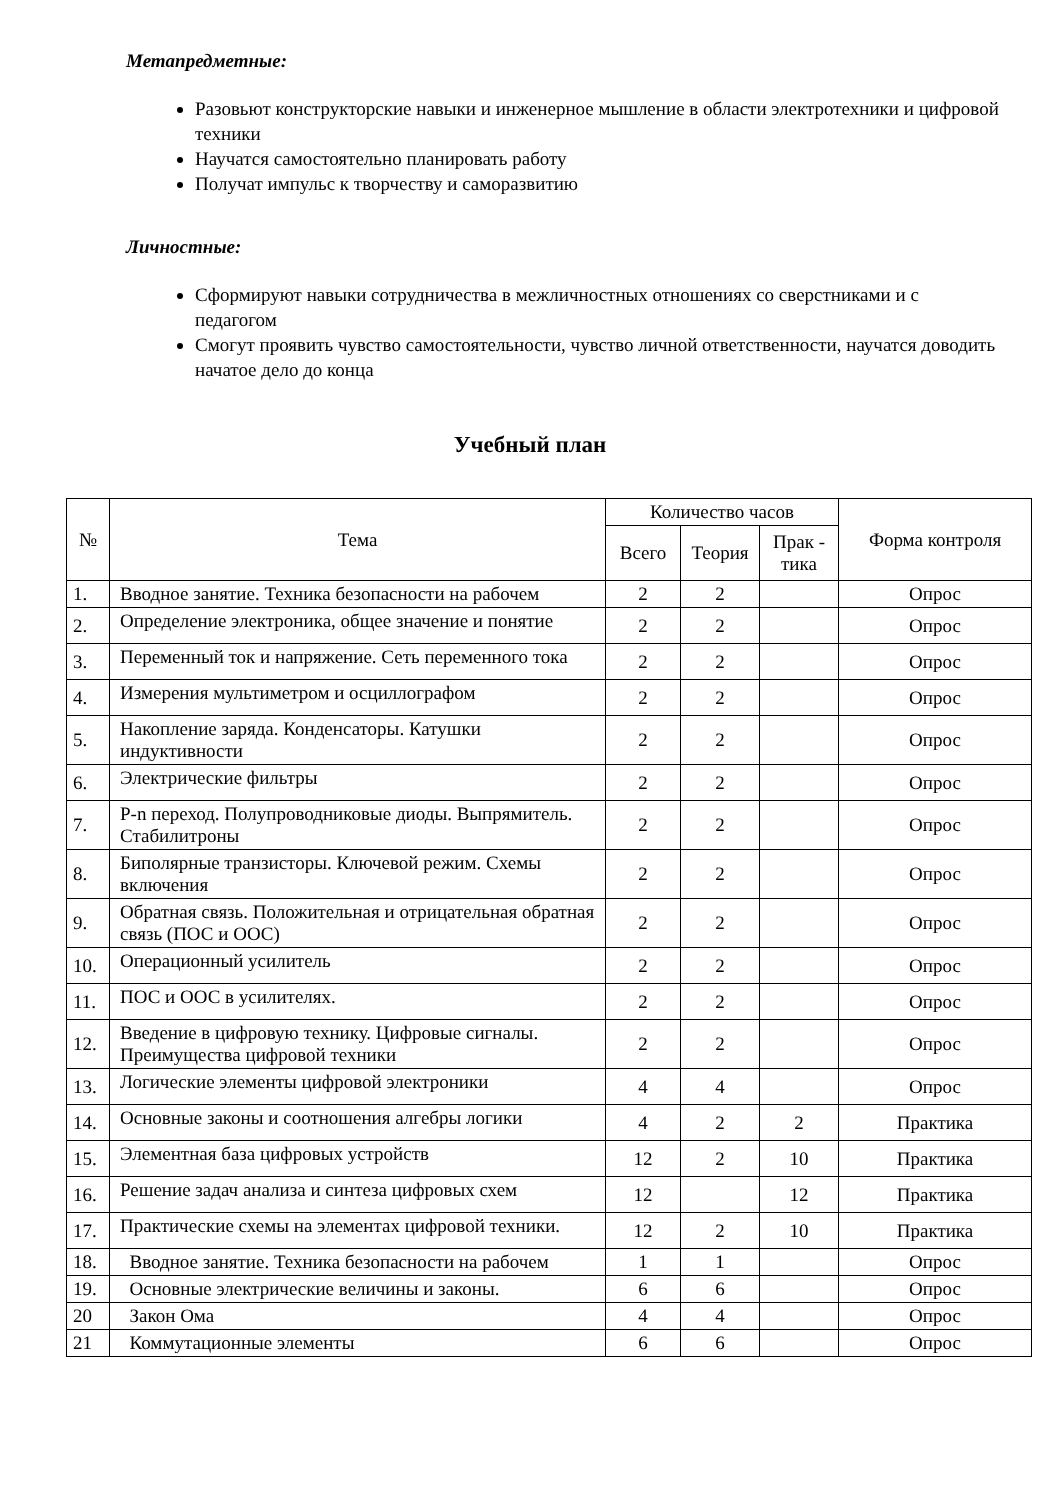Метапредметные:
Разовьют конструкторские навыки и инженерное мышление в области электротехники и цифровой техники
Научатся самостоятельно планировать работу
Получат импульс к творчеству и саморазвитию
Личностные:
Сформируют навыки сотрудничества в межличностных отношениях со сверстниками и с педагогом
Смогут проявить чувство самостоятельности, чувство личной ответственности, научатся доводить начатое дело до конца
Учебный план
| № | Тема | Количество часов | | | Форма контроля |
| --- | --- | --- | --- | --- | --- |
| | | Всего | Теория | Прак - тика | |
| 1. | Вводное занятие. Техника безопасности на рабочем | 2 | 2 | | Опрос |
| 2. | Определение электроника, общее значение и понятие | 2 | 2 | | Опрос |
| 3. | Переменный ток и напряжение. Сеть переменного тока | 2 | 2 | | Опрос |
| 4. | Измерения мультиметром и осциллографом | 2 | 2 | | Опрос |
| 5. | Накопление заряда. Конденсаторы. Катушки индуктивности | 2 | 2 | | Опрос |
| 6. | Электрические фильтры | 2 | 2 | | Опрос |
| 7. | P-n переход. Полупроводниковые диоды. Выпрямитель. Стабилитроны | 2 | 2 | | Опрос |
| 8. | Биполярные транзисторы. Ключевой режим. Схемы включения | 2 | 2 | | Опрос |
| 9. | Обратная связь. Положительная и отрицательная обратная связь (ПОС и ООС) | 2 | 2 | | Опрос |
| 10. | Операционный усилитель | 2 | 2 | | Опрос |
| 11. | ПОС и ООС в усилителях. | 2 | 2 | | Опрос |
| 12. | Введение в цифровую технику. Цифровые сигналы. Преимущества цифровой техники | 2 | 2 | | Опрос |
| 13. | Логические элементы цифровой электроники | 4 | 4 | | Опрос |
| 14. | Основные законы и соотношения алгебры логики | 4 | 2 | 2 | Практика |
| 15. | Элементная база цифровых устройств | 12 | 2 | 10 | Практика |
| 16. | Решение задач анализа и синтеза цифровых схем | 12 | | 12 | Практика |
| 17. | Практические схемы на элементах цифровой техники. | 12 | 2 | 10 | Практика |
| 18. | Вводное занятие. Техника безопасности на рабочем | 1 | 1 | | Опрос |
| 19. | Основные электрические величины и законы. | 6 | 6 | | Опрос |
| 20 | Закон Ома | 4 | 4 | | Опрос |
| 21 | Коммутационные элементы | 6 | 6 | | Опрос |